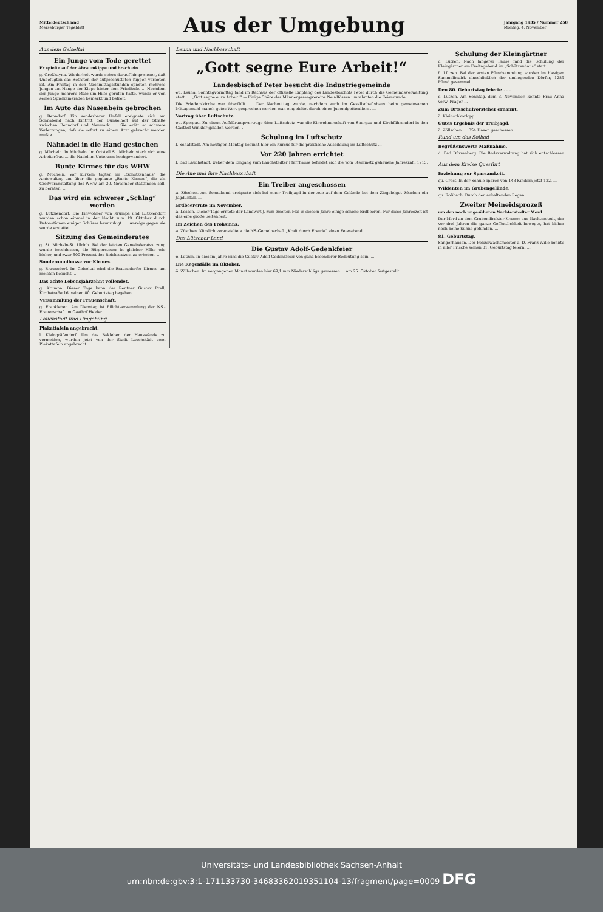Mitteldeutschland
Merseburger Tageblatt
Aus der Umgebung
Jahrgang 1935 / Nummer 258
Montag, 4. November
Aus dem Geiseltal
Ein Junge vom Tode gerettet
Er spielte auf der Abraumkippe und brach ein.
g. Großkayna. Wiederholt wurde schon darauf hingewiesen, daß Unbefugten das Betreten der aufgeschütteten Kippen verboten ist. Am Freitag in den Nachmittagsstunden spielten mehrere Jungen am Hange der Kippe hinter dem Friedhofe. ... Nachdem der Junge mehrere Male um Hilfe gerufen hatte, wurde er von seinen Spielkameraden bemerkt und befreit.
Im Auto das Nasenbein gebrochen
g. Benndorf. Ein sonderbarer Unfall ereignete sich am Sonnabend nach Eintritt der Dunkelheit auf der Straße zwischen Benndorf und Neumark. ... Sie erlitt so schwere Verletzungen, daß sie sofort zu einem Arzt gebracht werden mußte.
Nähnadel in die Hand gestochen
g. Mücheln. In Mücheln, im Ortsteil St. Micheln stach sich eine Arbeiterfrau ... die Nadel im Unterarm hochgewandert.
Bunte Kirmes für das WHW
g. Mücheln. Vor kurzem tagten im „Schützenhaus“ die Amtswalter, um über die geplante „Bunte Kirmes“, die als Großveranstaltung des WHW. am 30. November stattfinden soll, zu beraten. ...
Das wird ein schwerer „Schlag“ werden
g. Lützkendorf. Die Einwohner von Krumpa und Lützkendorf wurden schon einmal in der Nacht zum 19. Oktober durch Detonationen einiger Schüsse beunruhigt. ... Anzeige gegen sie wurde erstattet.
Sitzung des Gemeinderates
g. St. Micheln-St. Ulrich. Bei der letzten Gemeinderatssitzung wurde beschlossen, die Bürgersteuer in gleicher Höhe wie bisher, und zwar 500 Prozent des Reichssatzes, zu erheben. ...
Sonderomnibusse zur Kirmes.
g. Braunsdorf. Im Geiseltal wird die Braunsdorfer Kirmes am meisten besucht. ...
Das achte Lebensjahrzehnt vollendet.
g. Krumpa. Dieser Tage kann der Rentner Gustav Prell, Kirchstraße 16, seinen 80. Geburtstag begehen. ...
Versammlung der Frauenschaft.
g. Frankleben. Am Dienstag ist Pflichtversammlung der NS.-Frauenschaft im Gasthof Heider. ...
Lauchstädt und Umgebung
Plakattafeln angebracht.
l. Kleingräfendorf. Um das Bekleben der Hauswände zu vermeiden, wurden jetzt von der Stadt Lauchstädt zwei Plakattafeln angebracht.
Leuna und Nachbarschaft
„Gott segne Eure Arbeit!“
Landesbischof Peter besucht die Industriegemeinde
eu. Leuna. Sonntagvormittag fand im Rathaus der offizielle Empfang des Landesbischofs Peter durch die Gemeindeverwaltung statt. ... „Gott segne eure Arbeit!“ — Einige Chöre des Männergesangvereins Neu-Rössen umrahmten die Feierstunde.
Die Friedenskirche war überfüllt. ... Der Nachmittag wurde, nachdem auch im Gesellschaftshaus beim gemeinsamen Mittagsmahl manch gutes Wort gesprochen worden war, eingeleitet durch einen Jugendgottesdienst ...
Vortrag über Luftschutz.
eu. Spergau. Zu einem Aufklärungsvortrage über Luftschutz war die Einwohnerschaft von Spergau und Kirchfährendorf in den Gasthof Winkler geladen worden. ...
Schulung im Luftschutz
l. Schafstädt. Am heutigen Montag beginnt hier ein Kursus für die praktische Ausbildung im Luftschutz ...
Vor 220 Jahren errichtet
l. Bad Lauchstädt. Ueber dem Eingang zum Lauchstädter Pfarrhause befindet sich die vom Steinmetz gehauene Jahreszahl 1715. ...
Die Aue und ihre Nachbarschaft
Ein Treiber angeschossen
a. Zöschen. Am Sonnabend ereignete sich bei einer Treibjagd in der Aue auf dem Gelände bei dem Ziegeleigut Zöschen ein Jagdunfall. ...
Erdbeerernte im November.
a. Lössen. Dieser Tage erntete der Landwirt J. zum zweiten Mal in diesem Jahre einige schöne Erdbeeren. Für diese Jahreszeit ist das eine große Seltenheit.
Im Zeichen des Frohsinns.
a. Zöschen. Kürzlich veranstaltete die NS-Gemeinschaft „Kraft durch Freude“ einen Feierabend ...
Das Lützener Land
Die Gustav Adolf-Gedenkfeier
ö. Lützen. In diesem Jahre wird die Gustav-Adolf-Gedenkfeier von ganz besonderer Bedeutung sein. ...
Die Regenfälle im Oktober.
ö. Zöllschen. Im vergangenen Monat wurden hier 69,1 mm Niederschläge gemessen ... am 25. Oktober festgestellt.
Schulung der Kleingärtner
ö. Lützen. Nach längerer Pause fand die Schulung der Kleingärtner am Freitagabend im „Schützenhaus“ statt. ...
ö. Lützen. Bei der ersten Pfundsammlung wurden im hiesigen Sammelbezirk einschließlich der umliegenden Dörfer, 1289 Pfund gesammelt.
Den 80. Geburtstag feierte . . .
ö. Lützen. Am Sonntag, dem 3. November, konnte Frau Anna verw. Prager ...
Zum Ortsschulvorsteher ernannt.
ö. Kleinschkorlopp. ...
Gutes Ergebnis der Treibjagd.
ö. Zöllschen. ... 354 Hasen geschossen.
Rund um das Solbad
Begrüßenswerte Maßnahme.
d. Bad Dürrenberg. Die Badeverwaltung hat sich entschlossen ...
Aus dem Kreise Querfurt
Erziehung zur Sparsamkeit.
qu. Gröst. In der Schule sparen von 148 Kindern jetzt 122. ...
Wildenten im Grubengelände.
qu. Roßbach. Durch den anhaltenden Regen ...
Zweiter Meineidsprozeß
um den noch ungesühnten Nachterstedter Mord
Der Mord an dem Grubendirektor Kramer aus Nachterstedt, der vor drei Jahren die ganze Oeffentlichkeit bewegte, hat bisher noch keine Sühne gefunden. ...
81. Geburtstag.
Sangerhausen. Der Polizeiwachtmeister a. D. Franz Wille konnte in aller Frische seinen 81. Geburtstag feiern. ...
Universitäts- und Landesbibliothek Sachsen-Anhalt
urn:nbn:de:gbv:3:1-171133730-34683362019351104-13/fragment/page=0009 DFG